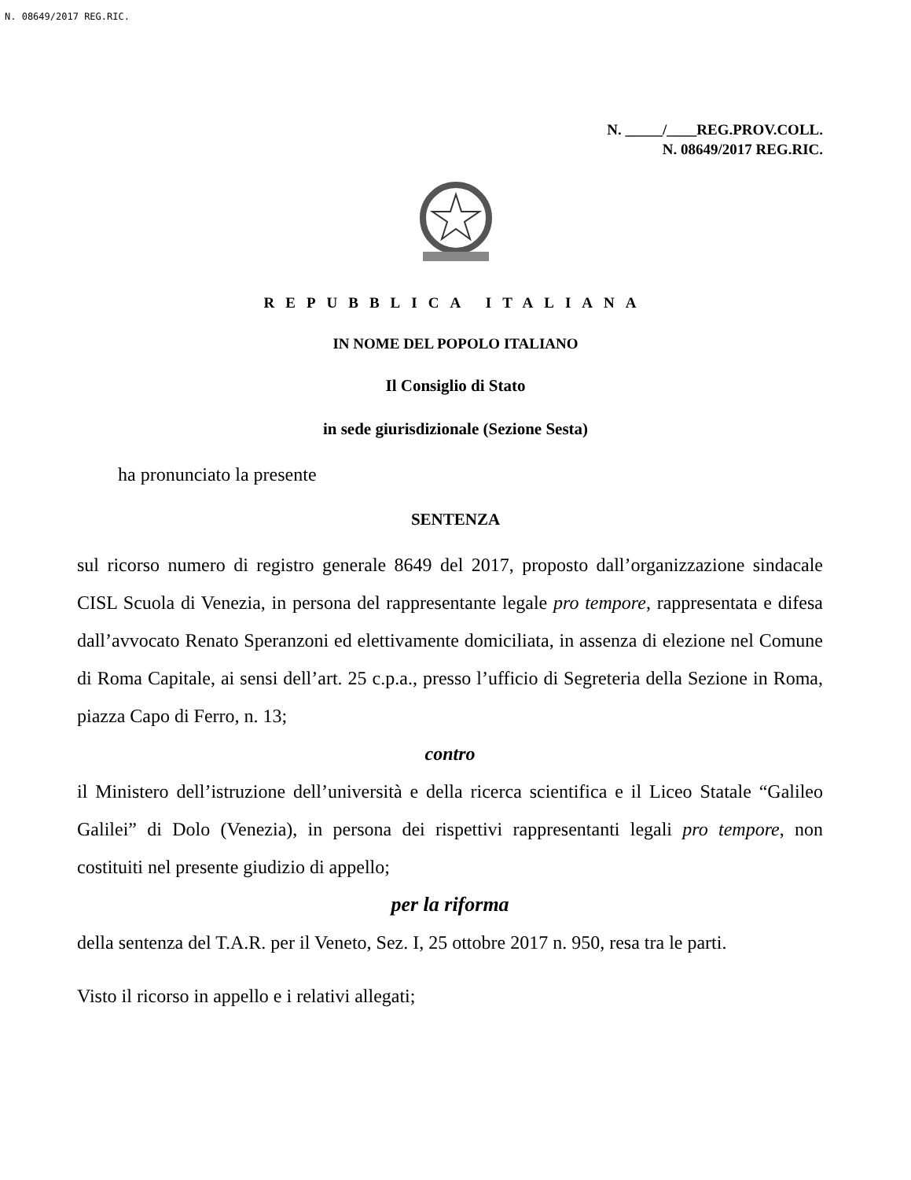N. 08649/2017 REG.RIC.
N. _____/____REG.PROV.COLL.
N. 08649/2017 REG.RIC.
REPUBBLICA ITALIANA
IN NOME DEL POPOLO ITALIANO
Il Consiglio di Stato
in sede giurisdizionale (Sezione Sesta)
ha pronunciato la presente
SENTENZA
sul ricorso numero di registro generale 8649 del 2017, proposto dall’organizzazione sindacale CISL Scuola di Venezia, in persona del rappresentante legale pro tempore, rappresentata e difesa dall’avvocato Renato Speranzoni ed elettivamente domiciliata, in assenza di elezione nel Comune di Roma Capitale, ai sensi dell’art. 25 c.p.a., presso l’ufficio di Segreteria della Sezione in Roma, piazza Capo di Ferro, n. 13;
contro
il Ministero dell’istruzione dell’università e della ricerca scientifica e il Liceo Statale “Galileo Galilei” di Dolo (Venezia), in persona dei rispettivi rappresentanti legali pro tempore, non costituiti nel presente giudizio di appello;
per la riforma
della sentenza del T.A.R. per il Veneto, Sez. I, 25 ottobre 2017 n. 950, resa tra le parti.
Visto il ricorso in appello e i relativi allegati;